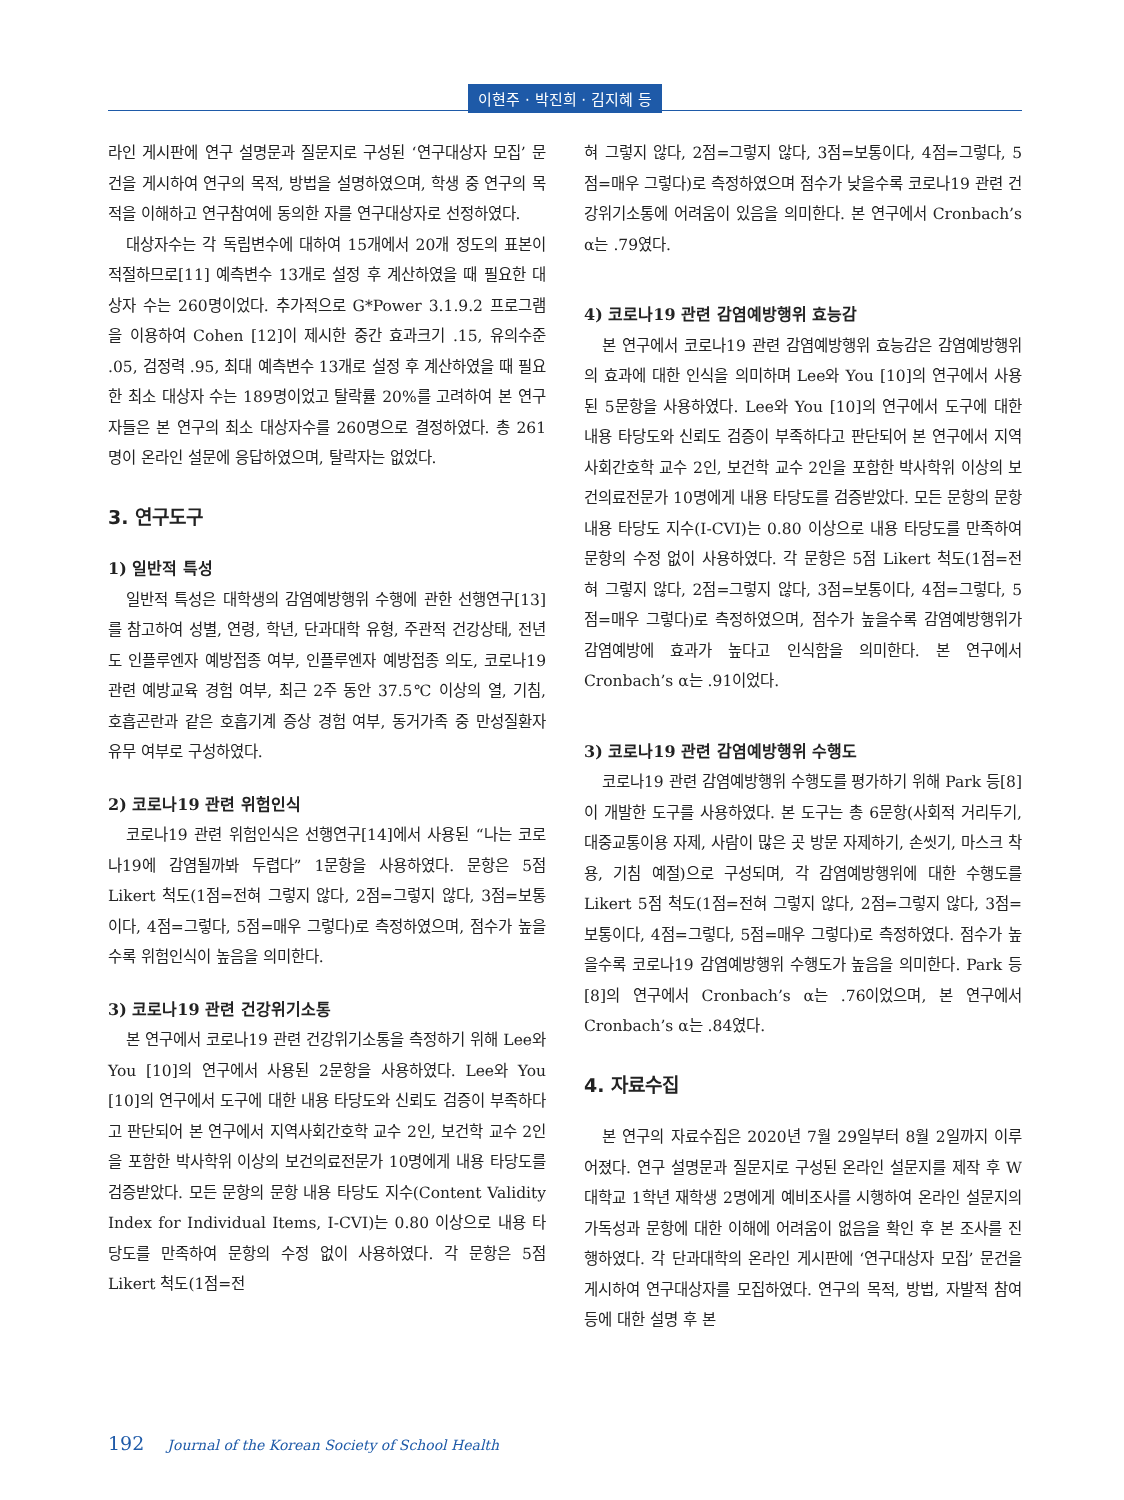이현주 · 박진희 · 김지혜 등
라인 게시판에 연구 설명문과 질문지로 구성된 ‘연구대상자 모집’ 문건을 게시하여 연구의 목적, 방법을 설명하였으며, 학생 중 연구의 목적을 이해하고 연구참여에 동의한 자를 연구대상자로 선정하였다.
대상자수는 각 독립변수에 대하여 15개에서 20개 정도의 표본이 적절하므로[11] 예측변수 13개로 설정 후 계산하였을 때 필요한 대상자 수는 260명이었다. 추가적으로 G*Power 3.1.9.2 프로그램을 이용하여 Cohen [12]이 제시한 중간 효과크기 .15, 유의수준 .05, 검정력 .95, 최대 예측변수 13개로 설정 후 계산하였을 때 필요한 최소 대상자 수는 189명이었고 탈락률 20%를 고려하여 본 연구자들은 본 연구의 최소 대상자수를 260명으로 결정하였다. 총 261명이 온라인 설문에 응답하였으며, 탈락자는 없었다.
3. 연구도구
1) 일반적 특성
일반적 특성은 대학생의 감염예방행위 수행에 관한 선행연구[13]를 참고하여 성별, 연령, 학년, 단과대학 유형, 주관적 건강상태, 전년도 인플루엔자 예방접종 여부, 인플루엔자 예방접종 의도, 코로나19 관련 예방교육 경험 여부, 최근 2주 동안 37.5℃ 이상의 열, 기침, 호흡곤란과 같은 호흡기계 증상 경험 여부, 동거가족 중 만성질환자 유무 여부로 구성하였다.
2) 코로나19 관련 위험인식
코로나19 관련 위험인식은 선행연구[14]에서 사용된 “나는 코로나19에 감염될까봐 두렵다” 1문항을 사용하였다. 문항은 5점 Likert 척도(1점=전혀 그렇지 않다, 2점=그렇지 않다, 3점=보통이다, 4점=그렇다, 5점=매우 그렇다)로 측정하였으며, 점수가 높을수록 위험인식이 높음을 의미한다.
3) 코로나19 관련 건강위기소통
본 연구에서 코로나19 관련 건강위기소통을 측정하기 위해 Lee와 You [10]의 연구에서 사용된 2문항을 사용하였다. Lee와 You [10]의 연구에서 도구에 대한 내용 타당도와 신뢰도 검증이 부족하다고 판단되어 본 연구에서 지역사회간호학 교수 2인, 보건학 교수 2인을 포함한 박사학위 이상의 보건의료전문가 10명에게 내용 타당도를 검증받았다. 모든 문항의 문항 내용 타당도 지수(Content Validity Index for Individual Items, I-CVI)는 0.80 이상으로 내용 타당도를 만족하여 문항의 수정 없이 사용하였다. 각 문항은 5점 Likert 척도(1점=전
혀 그렇지 않다, 2점=그렇지 않다, 3점=보통이다, 4점=그렇다, 5점=매우 그렇다)로 측정하였으며 점수가 낮을수록 코로나19 관련 건강위기소통에 어려움이 있음을 의미한다. 본 연구에서 Cronbach’s α는 .79였다.
4) 코로나19 관련 감염예방행위 효능감
본 연구에서 코로나19 관련 감염예방행위 효능감은 감염예방행위의 효과에 대한 인식을 의미하며 Lee와 You [10]의 연구에서 사용된 5문항을 사용하였다. Lee와 You [10]의 연구에서 도구에 대한 내용 타당도와 신뢰도 검증이 부족하다고 판단되어 본 연구에서 지역사회간호학 교수 2인, 보건학 교수 2인을 포함한 박사학위 이상의 보건의료전문가 10명에게 내용 타당도를 검증받았다. 모든 문항의 문항 내용 타당도 지수(I-CVI)는 0.80 이상으로 내용 타당도를 만족하여 문항의 수정 없이 사용하였다. 각 문항은 5점 Likert 척도(1점=전혀 그렇지 않다, 2점=그렇지 않다, 3점=보통이다, 4점=그렇다, 5점=매우 그렇다)로 측정하였으며, 점수가 높을수록 감염예방행위가 감염예방에 효과가 높다고 인식함을 의미한다. 본 연구에서 Cronbach’s α는 .91이었다.
3) 코로나19 관련 감염예방행위 수행도
코로나19 관련 감염예방행위 수행도를 평가하기 위해 Park 등[8]이 개발한 도구를 사용하였다. 본 도구는 총 6문항(사회적 거리두기, 대중교통이용 자제, 사람이 많은 곳 방문 자제하기, 손씻기, 마스크 착용, 기침 예절)으로 구성되며, 각 감염예방행위에 대한 수행도를 Likert 5점 척도(1점=전혀 그렇지 않다, 2점=그렇지 않다, 3점=보통이다, 4점=그렇다, 5점=매우 그렇다)로 측정하였다. 점수가 높을수록 코로나19 감염예방행위 수행도가 높음을 의미한다. Park 등[8]의 연구에서 Cronbach’s α는 .76이었으며, 본 연구에서 Cronbach’s α는 .84였다.
4. 자료수집
본 연구의 자료수집은 2020년 7월 29일부터 8월 2일까지 이루어졌다. 연구 설명문과 질문지로 구성된 온라인 설문지를 제작 후 W대학교 1학년 재학생 2명에게 예비조사를 시행하여 온라인 설문지의 가독성과 문항에 대한 이해에 어려움이 없음을 확인 후 본 조사를 진행하였다. 각 단과대학의 온라인 게시판에 ‘연구대상자 모집’ 문건을 게시하여 연구대상자를 모집하였다. 연구의 목적, 방법, 자발적 참여 등에 대한 설명 후 본
192 Journal of the Korean Society of School Health